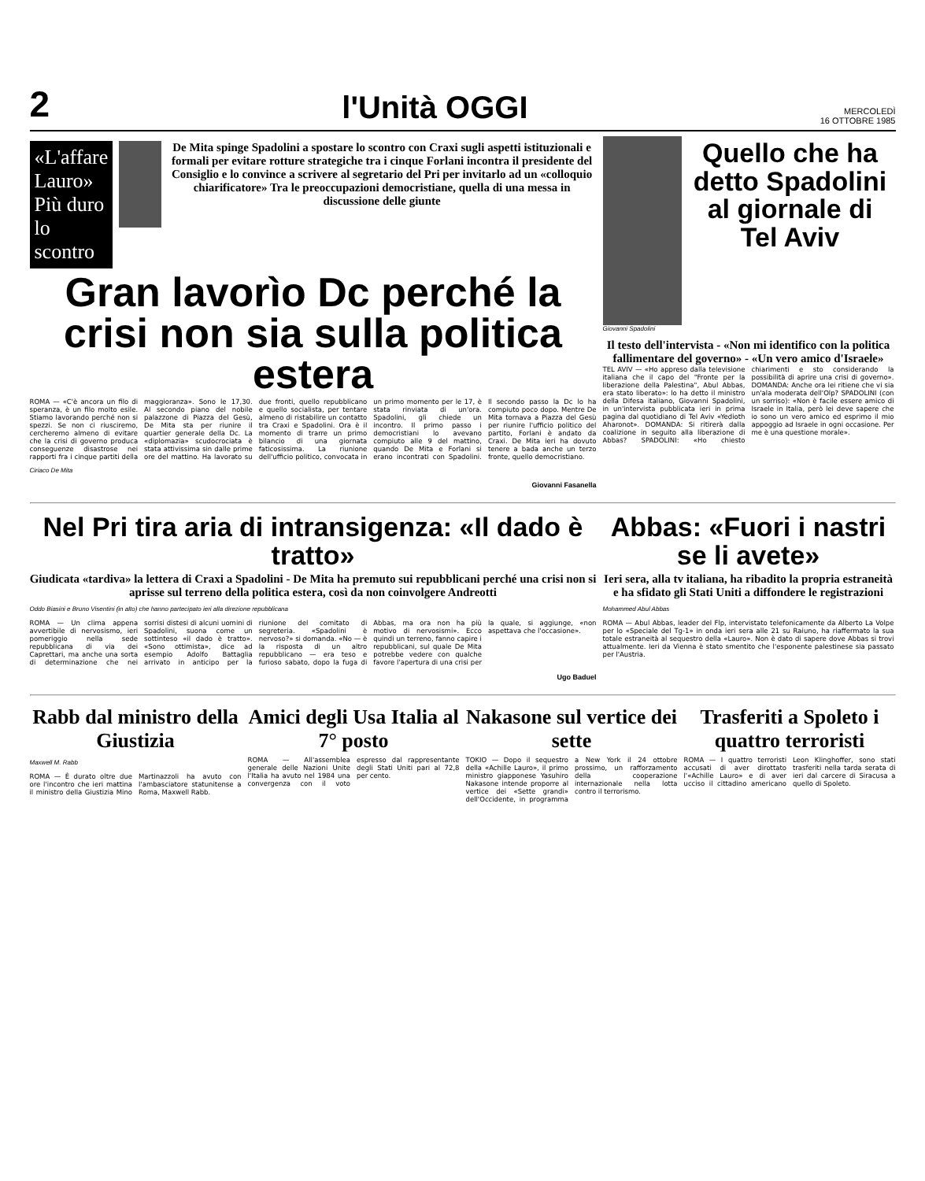2
l'Unità OGGI
MERCOLEDÌ
16 OTTOBRE 1985
«L'affare Lauro» Più duro lo scontro
De Mita spinge Spadolini a spostare lo scontro con Craxi sugli aspetti istituzionali e formali per evitare rotture strategiche tra i cinque Forlani incontra il presidente del Consiglio e lo convince a scrivere al segretario del Pri per invitarlo ad un «colloquio chiarificatore» Tra le preoccupazioni democristiane, quella di una messa in discussione delle giunte
Gran lavorìo Dc perché la crisi non sia sulla politica estera
ROMA — «C'è ancora un filo di speranza, è un filo molto esile. Stiamo lavorando perché non si spezzi. Se non ci riusciremo, cercheremo almeno di evitare che la crisi di governo produca conseguenze disastrose nei rapporti fra i cinque partiti della maggioranza». Sono le 17,30. Al secondo piano del nobile palazzone di Piazza del Gesù, De Mita sta per riunire il quartier generale della Dc. La «diplomazia» scudocrociata è stata attivissima sin dalle prime ore del mattino. Ha lavorato su due fronti, quello repubblicano e quello socialista, per tentare almeno di ristabilire un contatto tra Craxi e Spadolini. Ora è il momento di trarre un primo bilancio di una giornata faticosissima. La riunione dell'ufficio politico, convocata in un primo momento per le 17, è stata rinviata di un'ora. Spadolini, gli chiede un incontro. Il primo passo i democristiani lo avevano compiuto alle 9 del mattino, quando De Mita e Forlani si erano incontrati con Spadolini. Il secondo passo la Dc lo ha compiuto poco dopo. Mentre De Mita tornava a Piazza del Gesù per riunire l'ufficio politico del partito, Forlani è andato da Craxi. De Mita ieri ha dovuto tenere a bada anche un terzo fronte, quello democristiano.
Ciriaco De Mita
Giovanni Fasanella
Quello che ha detto Spadolini al giornale di Tel Aviv
Giovanni Spadolini
Il testo dell'intervista - «Non mi identifico con la politica fallimentare del governo» - «Un vero amico d'Israele»
TEL AVIV — «Ho appreso dalla televisione italiana che il capo del "Fronte per la liberazione della Palestina", Abul Abbas, era stato liberato»: lo ha detto il ministro della Difesa italiano, Giovanni Spadolini, in un'intervista pubblicata ieri in prima pagina dal quotidiano di Tel Aviv «Yedioth Aharonot». DOMANDA: Si ritirerà dalla coalizione in seguito alla liberazione di Abbas? SPADOLINI: «Ho chiesto chiarimenti e sto considerando la possibilità di aprire una crisi di governo». DOMANDA: Anche ora lei ritiene che vi sia un'ala moderata dell'Olp? SPADOLINI (con un sorriso): «Non è facile essere amico di Israele in Italia, però lei deve sapere che io sono un vero amico ed esprimo il mio appoggio ad Israele in ogni occasione. Per me è una questione morale».
Nel Pri tira aria di intransigenza: «Il dado è tratto»
Giudicata «tardiva» la lettera di Craxi a Spadolini - De Mita ha premuto sui repubblicani perché una crisi non si aprisse sul terreno della politica estera, così da non coinvolgere Andreotti
Oddo Biasini e Bruno Visentini (in alto) che hanno partecipato ieri alla direzione repubblicana
ROMA — Un clima appena avvertibile di nervosismo, ieri pomeriggio nella sede repubblicana di via dei Caprettari, ma anche una sorta di determinazione che nei sorrisi distesi di alcuni uomini di Spadolini, suona come un sottinteso «il dado è tratto». «Sono ottimista», dice ad esempio Adolfo Battaglia arrivato in anticipo per la riunione del comitato di segreteria. «Spadolini è nervoso?» si domanda. «No — è la risposta di un altro repubblicano — era teso e furioso sabato, dopo la fuga di Abbas, ma ora non ha più motivo di nervosismi». Ecco quindi un terreno, fanno capire i repubblicani, sul quale De Mita potrebbe vedere con qualche favore l'apertura di una crisi per la quale, si aggiunge, «non aspettava che l'occasione».
Ugo Baduel
Abbas: «Fuori i nastri se li avete»
Ieri sera, alla tv italiana, ha ribadito la propria estraneità e ha sfidato gli Stati Uniti a diffondere le registrazioni
Mohammed Abul Abbas
ROMA — Abul Abbas, leader del Flp, intervistato telefonicamente da Alberto La Volpe per lo «Speciale del Tg-1» in onda ieri sera alle 21 su Raiuno, ha riaffermato la sua totale estraneità al sequestro della «Lauro». Non è dato di sapere dove Abbas si trovi attualmente. Ieri da Vienna è stato smentito che l'esponente palestinese sia passato per l'Austria.
Rabb dal ministro della Giustizia
Maxwell M. Rabb
ROMA — È durato oltre due ore l'incontro che ieri mattina il ministro della Giustizia Mino Martinazzoli ha avuto con l'ambasciatore statunitense a Roma, Maxwell Rabb.
Amici degli Usa Italia al 7° posto
ROMA — All'assemblea generale delle Nazioni Unite l'Italia ha avuto nel 1984 una convergenza con il voto espresso dal rappresentante degli Stati Uniti pari al 72,8 per cento.
Nakasone sul vertice dei sette
TOKIO — Dopo il sequestro della «Achille Lauro», il primo ministro giapponese Yasuhiro Nakasone intende proporre al vertice dei «Sette grandi» dell'Occidente, in programma a New York il 24 ottobre prossimo, un rafforzamento della cooperazione internazionale nella lotta contro il terrorismo.
Trasferiti a Spoleto i quattro terroristi
ROMA — I quattro terroristi accusati di aver dirottato l'«Achille Lauro» e di aver ucciso il cittadino americano Leon Klinghoffer, sono stati trasferiti nella tarda serata di ieri dal carcere di Siracusa a quello di Spoleto.